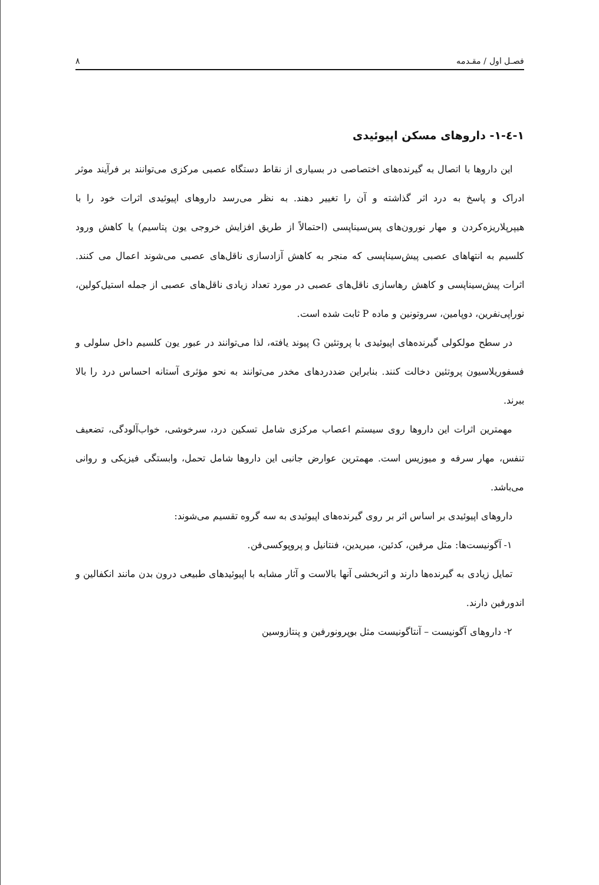فصـل اول / مقـدمه ۸
۱-٤-۱- داروهای مسکن اپیوئیدی
این داروها با اتصال به گیرنده‌های اختصاصی در بسیاری از نقاط دستگاه عصبی مرکزی می‌توانند بر فرآیند موثر ادراک و پاسخ به درد اثر گذاشته و آن را تغییر دهند. به نظر می‌رسد داروهای اپیوئیدی اثرات خود را با هیپرپلاریزه‌کردن و مهار نورون‌های پس‌سیناپسی (احتمالاً از طریق افزایش خروجی یون پتاسیم) یا کاهش ورود کلسیم به انتهاهای عصبی پیش‌سیناپسی که منجر به کاهش آزادسازی ناقل‌های عصبی می‌شوند اعمال می کنند. اثرات پیش‌سیناپسی و کاهش رهاسازی ناقل‌های عصبی در مورد تعداد زیادی ناقل‌های عصبی از جمله استیل‌کولین، نوراپی‌نفرین، دوپامین، سروتونین و ماده P ثابت شده است.
در سطح مولکولی گیرنده‌های اپیوئیدی با پروتئین G پیوند یافته، لذا می‌توانند در عبور یون کلسیم داخل سلولی و فسفوریلاسیون پروتئین دخالت کنند. بنابراین ضددردهای مخدر می‌توانند به نحو مؤثری آستانه احساس درد را بالا ببرند.
مهمترین اثرات این داروها روی سیستم اعصاب مرکزی شامل تسکین درد، سرخوشی، خواب‌آلودگی، تضعیف تنفس، مهار سرفه و میوزیس است. مهمترین عوارض جانبی این داروها شامل تحمل، وابستگی فیزیکی و روانی می‌باشد.
داروهای اپیوئیدی بر اساس اثر بر روی گیرنده‌های اپیوئیدی به سه گروه تقسیم می‌شوند:
۱- آگونیست‌ها: مثل مرفین، کدئین، میریدین، فنتانیل و پروپوکسی‌فن.
تمایل زیادی به گیرنده‌ها دارند و اثربخشی آنها بالاست و آثار مشابه با اپیوئیدهای طبیعی درون بدن مانند انکفالین و اندورفین دارند.
۲- داروهای آگونیست – آنتاگونیست مثل بوپرونورفین و پنتازوسین